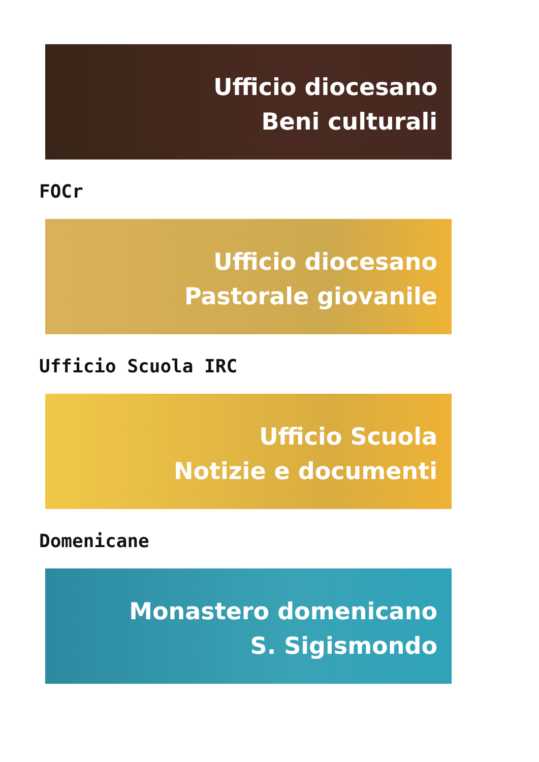Ufficio diocesano
Beni culturali
FOCr
Ufficio diocesano
Pastorale giovanile
Ufficio Scuola IRC
Ufficio Scuola
Notizie e documenti
Domenicane
Monastero domenicano
S. Sigismondo